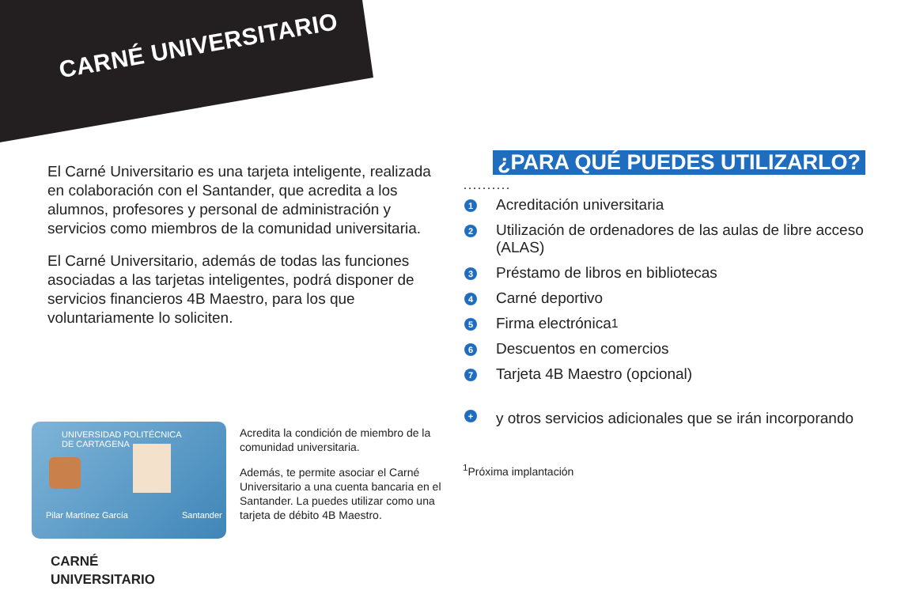CARNÉ UNIVERSITARIO
El Carné Universitario es una tarjeta inteligente, realizada en colaboración con el Santander, que acredita a los alumnos, profesores y personal de administración y servicios como miembros de la comunidad universitaria.
El Carné Universitario, además de todas las funciones asociadas a las tarjetas inteligentes, podrá disponer de servicios financieros 4B Maestro, para los que voluntariamente lo soliciten.
¿PARA QUÉ PUEDES UTILIZARLO?
··········
1 Acreditación universitaria
2 Utilización de ordenadores de las aulas de libre acceso (ALAS)
3 Préstamo de libros en bibliotecas
4 Carné deportivo
5 Firma electrónica<sup>1</sup>
6 Descuentos en comercios
7 Tarjeta 4B Maestro (opcional)
+ y otros servicios adicionales que se irán incorporando
<sup>1</sup> Próxima implantación
UNIVERSIDAD POLITÉCNICA
DE CARTAGENA
Pilar Martínez García Santander
Acredita la condición de miembro de la comunidad universitaria.
Además, te permite asociar el Carné Universitario a una cuenta bancaria en el Santander. La puedes utilizar como una tarjeta de débito 4B Maestro.
CARNÉ
UNIVERSITARIO